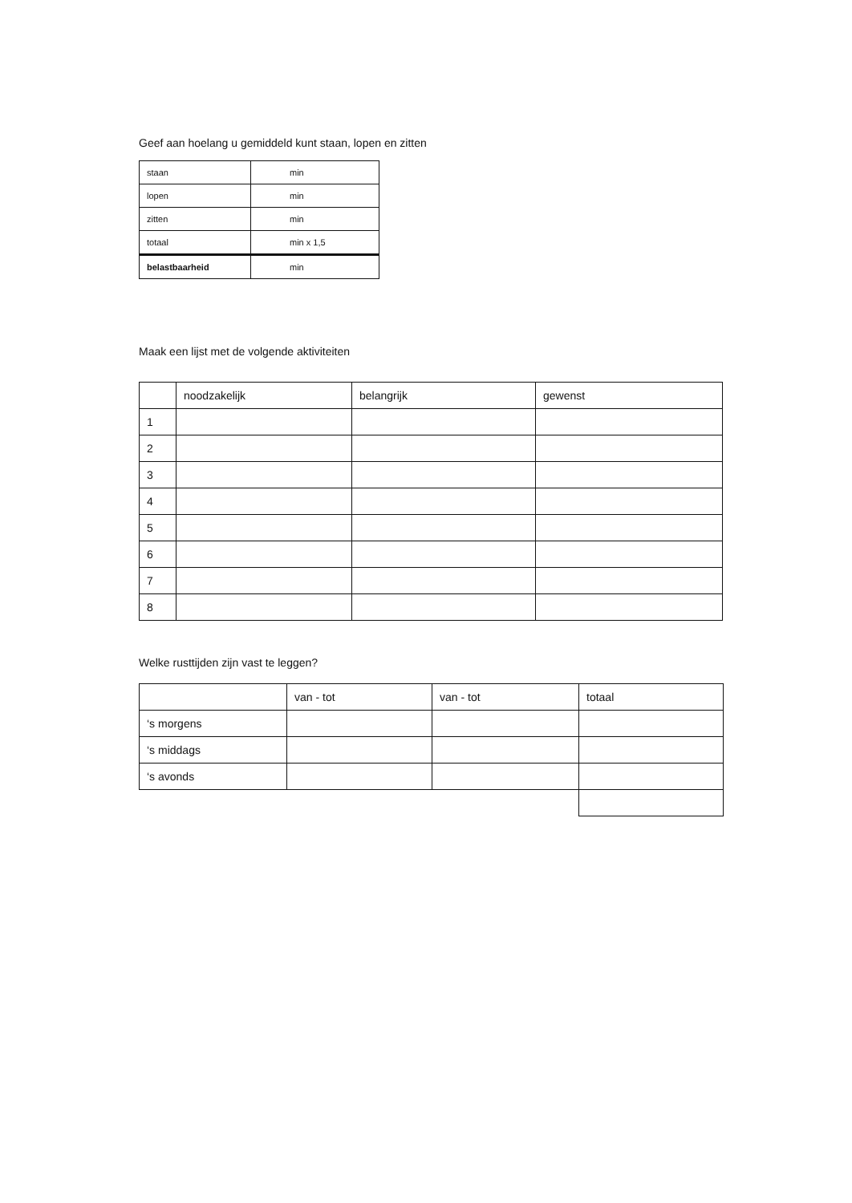Geef aan hoelang u gemiddeld kunt staan, lopen en zitten
| staan | min |
| lopen | min |
| zitten | min |
| totaal | min x 1,5 |
| belastbaarheid | min |
Maak een lijst met de volgende aktiviteiten
| | noodzakelijk | belangrijk | gewenst |
| 1 | | | |
| 2 | | | |
| 3 | | | |
| 4 | | | |
| 5 | | | |
| 6 | | | |
| 7 | | | |
| 8 | | | |
Welke rusttijden zijn vast te leggen?
| | van - tot | van - tot | totaal |
| ‘s morgens | | | |
| ‘s middags | | | |
| ‘s avonds | | | |